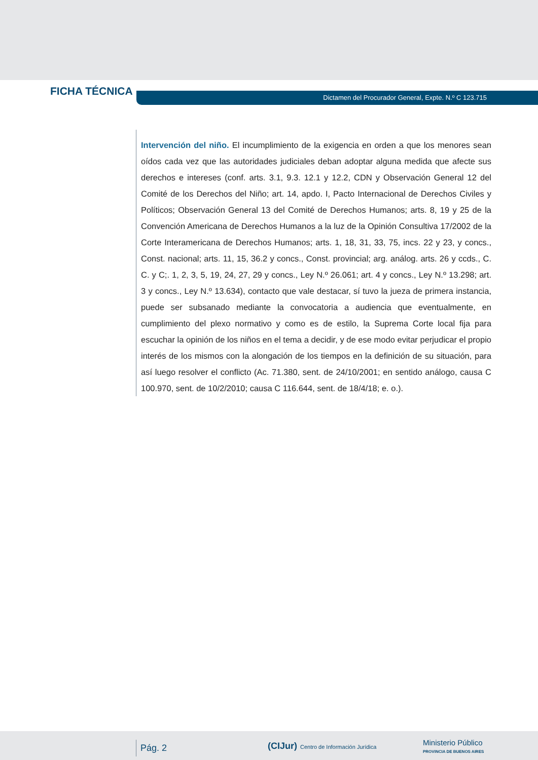FICHA TÉCNICA
Dictamen del Procurador General, Expte. N.º C 123.715
Intervención del niño. El incumplimiento de la exigencia en orden a que los menores sean oídos cada vez que las autoridades judiciales deban adoptar alguna medida que afecte sus derechos e intereses (conf. arts. 3.1, 9.3. 12.1 y 12.2, CDN y Observación General 12 del Comité de los Derechos del Niño; art. 14, apdo. I, Pacto Internacional de Derechos Civiles y Políticos; Observación General 13 del Comité de Derechos Humanos; arts. 8, 19 y 25 de la Convención Americana de Derechos Humanos a la luz de la Opinión Consultiva 17/2002 de la Corte Interamericana de Derechos Humanos; arts. 1, 18, 31, 33, 75, incs. 22 y 23, y concs., Const. nacional; arts. 11, 15, 36.2 y concs., Const. provincial; arg. análog. arts. 26 y ccds., C. C. y C;. 1, 2, 3, 5, 19, 24, 27, 29 y concs., Ley N.º 26.061; art. 4 y concs., Ley N.º 13.298; art. 3 y concs., Ley N.º 13.634), contacto que vale destacar, sí tuvo la jueza de primera instancia, puede ser subsanado mediante la convocatoria a audiencia que eventualmente, en cumplimiento del plexo normativo y como es de estilo, la Suprema Corte local fija para escuchar la opinión de los niños en el tema a decidir, y de ese modo evitar perjudicar el propio interés de los mismos con la alongación de los tiempos en la definición de su situación, para así luego resolver el conflicto (Ac. 71.380, sent. de 24/10/2001; en sentido análogo, causa C 100.970, sent. de 10/2/2010; causa C 116.644, sent. de 18/4/18; e. o.).
Pág. 2
(CIJur) Centro de Información Jurídica
Ministerio Público
PROVINCIA DE BUENOS AIRES